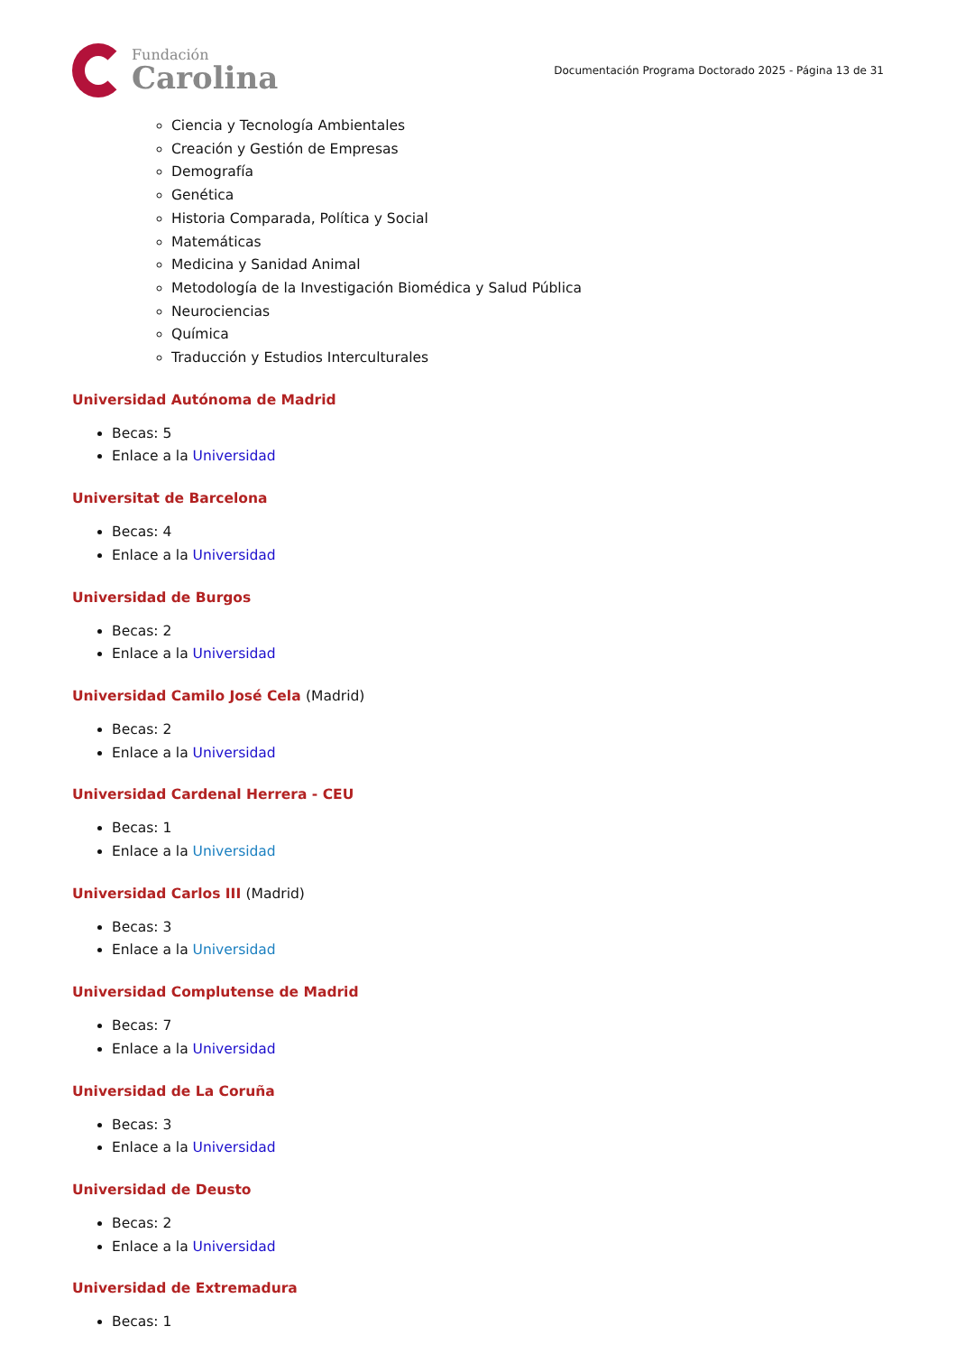Fundación
Carolina
Documentación Programa Doctorado 2025 - Página 13 de 31
Ciencia y Tecnología Ambientales
Creación y Gestión de Empresas
Demografía
Genética
Historia Comparada, Política y Social
Matemáticas
Medicina y Sanidad Animal
Metodología de la Investigación Biomédica y Salud Pública
Neurociencias
Química
Traducción y Estudios Interculturales
Universidad Autónoma de Madrid
Becas: 5
Enlace a la Universidad
Universitat de Barcelona
Becas: 4
Enlace a la Universidad
Universidad de Burgos
Becas: 2
Enlace a la Universidad
Universidad Camilo José Cela (Madrid)
Becas: 2
Enlace a la Universidad
Universidad Cardenal Herrera - CEU
Becas: 1
Enlace a la Universidad
Universidad Carlos III (Madrid)
Becas: 3
Enlace a la Universidad
Universidad Complutense de Madrid
Becas: 7
Enlace a la Universidad
Universidad de La Coruña
Becas: 3
Enlace a la Universidad
Universidad de Deusto
Becas: 2
Enlace a la Universidad
Universidad de Extremadura
Becas: 1